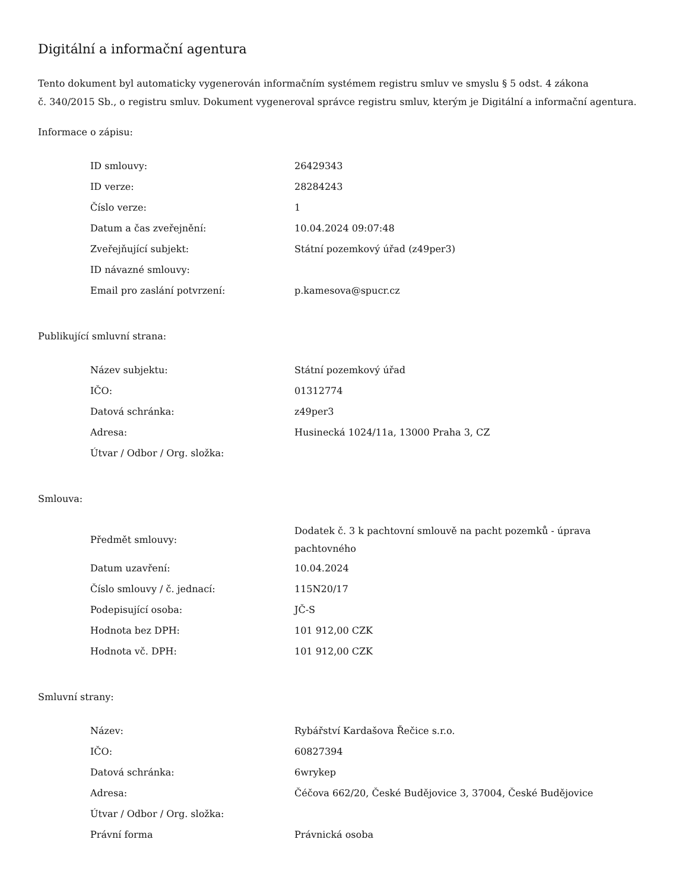Digitální a informační agentura
Tento dokument byl automaticky vygenerován informačním systémem registru smluv ve smyslu § 5 odst. 4 zákona
č. 340/2015 Sb., o registru smluv. Dokument vygeneroval správce registru smluv, kterým je Digitální a informační agentura.
Informace o zápisu:
| ID smlouvy: | 26429343 |
| ID verze: | 28284243 |
| Číslo verze: | 1 |
| Datum a čas zveřejnění: | 10.04.2024 09:07:48 |
| Zveřejňující subjekt: | Státní pozemkový úřad (z49per3) |
| ID návazné smlouvy: | |
| Email pro zaslání potvrzení: | p.kamesova@spucr.cz |
Publikující smluvní strana:
| Název subjektu: | Státní pozemkový úřad |
| IČO: | 01312774 |
| Datová schránka: | z49per3 |
| Adresa: | Husinecká 1024/11a, 13000 Praha 3, CZ |
| Útvar / Odbor / Org. složka: | |
Smlouva:
| Předmět smlouvy: | Dodatek č. 3 k pachtovní smlouvě na pacht pozemků - úprava pachtovného |
| Datum uzavření: | 10.04.2024 |
| Číslo smlouvy / č. jednací: | 115N20/17 |
| Podepisující osoba: | JČ-S |
| Hodnota bez DPH: | 101 912,00 CZK |
| Hodnota vč. DPH: | 101 912,00 CZK |
Smluvní strany:
| Název: | Rybářství Kardašova Řečice s.r.o. |
| IČO: | 60827394 |
| Datová schránka: | 6wrykep |
| Adresa: | Čéčova 662/20, České Budějovice 3, 37004, České Budějovice |
| Útvar / Odbor / Org. složka: | |
| Právní forma | Právnická osoba |